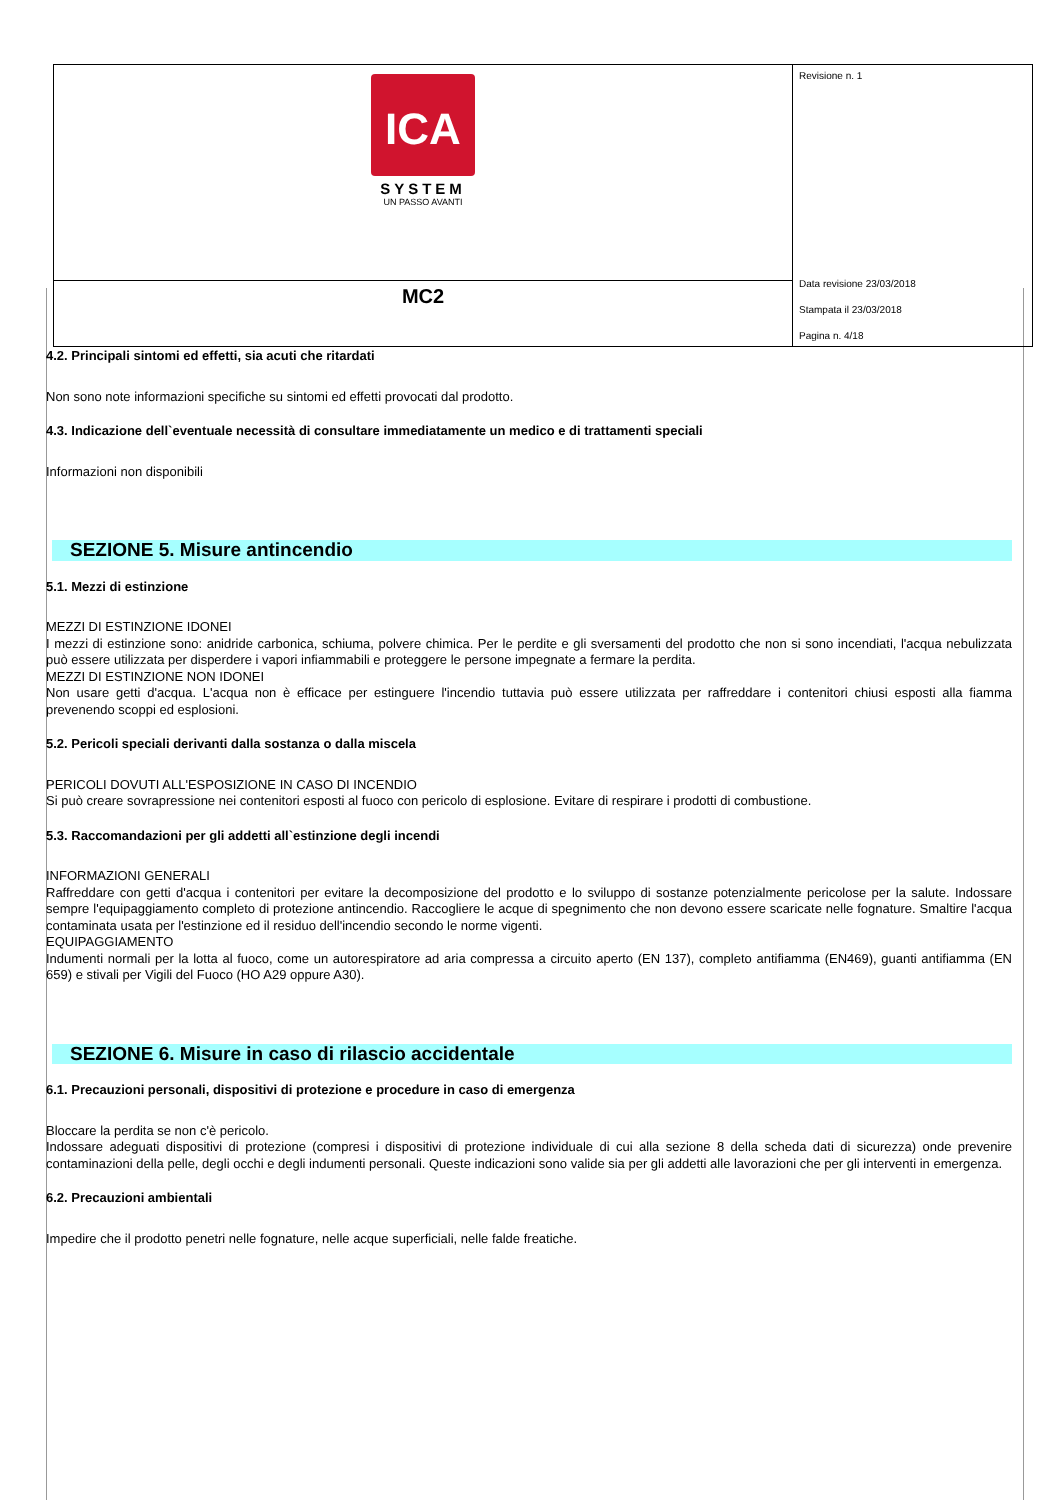| ICA SYSTEM UN PASSO AVANTI | Revisione n. 1 Data revisione 23/03/2018 Stampata il 23/03/2018 Pagina n. 4/18 |
| MC2 | |
4.2. Principali sintomi ed effetti, sia acuti che ritardati
Non sono note informazioni specifiche su sintomi ed effetti provocati dal prodotto.
4.3. Indicazione dell`eventuale necessità di consultare immediatamente un medico e di trattamenti speciali
Informazioni non disponibili
SEZIONE 5. Misure antincendio
5.1. Mezzi di estinzione
MEZZI DI ESTINZIONE IDONEI
I mezzi di estinzione sono: anidride carbonica, schiuma, polvere chimica. Per le perdite e gli sversamenti del prodotto che non si sono incendiati, l'acqua nebulizzata può essere utilizzata per disperdere i vapori infiammabili e proteggere le persone impegnate a fermare la perdita.
MEZZI DI ESTINZIONE NON IDONEI
Non usare getti d'acqua. L'acqua non è efficace per estinguere l'incendio tuttavia può essere utilizzata per raffreddare i contenitori chiusi esposti alla fiamma prevenendo scoppi ed esplosioni.
5.2. Pericoli speciali derivanti dalla sostanza o dalla miscela
PERICOLI DOVUTI ALL'ESPOSIZIONE IN CASO DI INCENDIO
Si può creare sovrapressione nei contenitori esposti al fuoco con pericolo di esplosione. Evitare di respirare i prodotti di combustione.
5.3. Raccomandazioni per gli addetti all`estinzione degli incendi
INFORMAZIONI GENERALI
Raffreddare con getti d'acqua i contenitori per evitare la decomposizione del prodotto e lo sviluppo di sostanze potenzialmente pericolose per la salute. Indossare sempre l'equipaggiamento completo di protezione antincendio. Raccogliere le acque di spegnimento che non devono essere scaricate nelle fognature. Smaltire l'acqua contaminata usata per l'estinzione ed il residuo dell'incendio secondo le norme vigenti.
EQUIPAGGIAMENTO
Indumenti normali per la lotta al fuoco, come un autorespiratore ad aria compressa a circuito aperto (EN 137), completo antifiamma (EN469), guanti antifiamma (EN 659) e stivali per Vigili del Fuoco (HO A29 oppure A30).
SEZIONE 6. Misure in caso di rilascio accidentale
6.1. Precauzioni personali, dispositivi di protezione e procedure in caso di emergenza
Bloccare la perdita se non c'è pericolo.
Indossare adeguati dispositivi di protezione (compresi i dispositivi di protezione individuale di cui alla sezione 8 della scheda dati di sicurezza) onde prevenire contaminazioni della pelle, degli occhi e degli indumenti personali. Queste indicazioni sono valide sia per gli addetti alle lavorazioni che per gli interventi in emergenza.
6.2. Precauzioni ambientali
Impedire che il prodotto penetri nelle fognature, nelle acque superficiali, nelle falde freatiche.